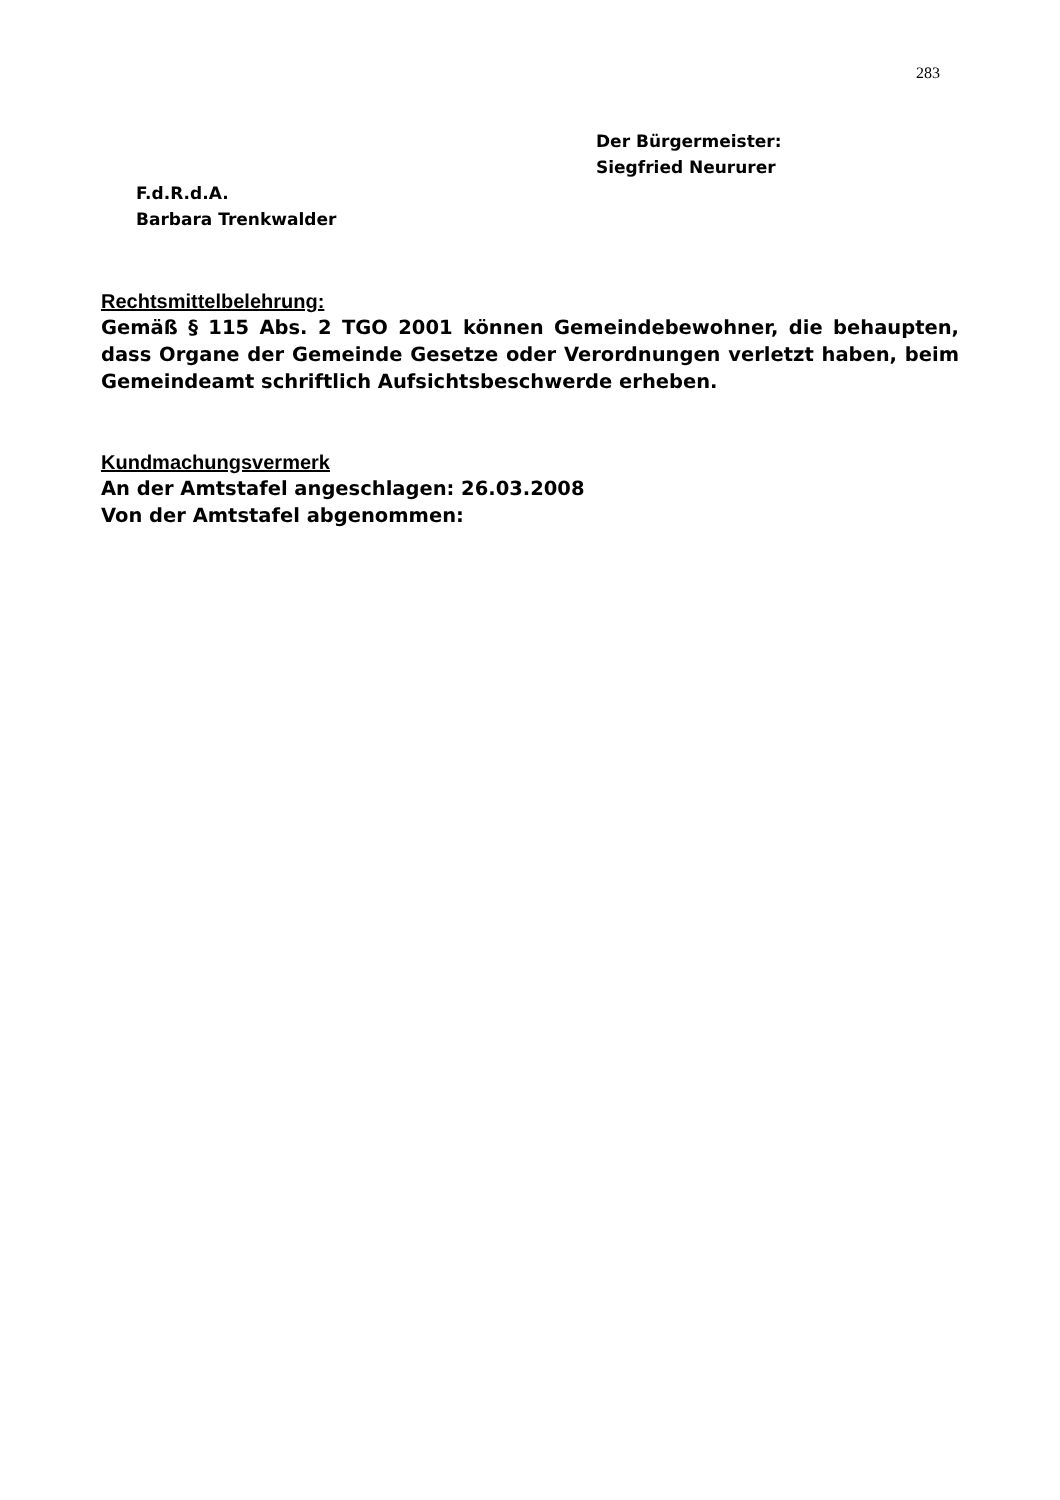283
Der Bürgermeister:
Siegfried Neururer
F.d.R.d.A.
Barbara Trenkwalder
Rechtsmittelbelehrung:
Gemäß § 115 Abs. 2 TGO 2001 können Gemeindebewohner, die behaupten, dass Organe der Gemeinde Gesetze oder Verordnungen verletzt haben, beim Gemeindeamt schriftlich Aufsichtsbeschwerde erheben.
Kundmachungsvermerk
An der Amtstafel angeschlagen: 26.03.2008
Von der Amtstafel abgenommen: